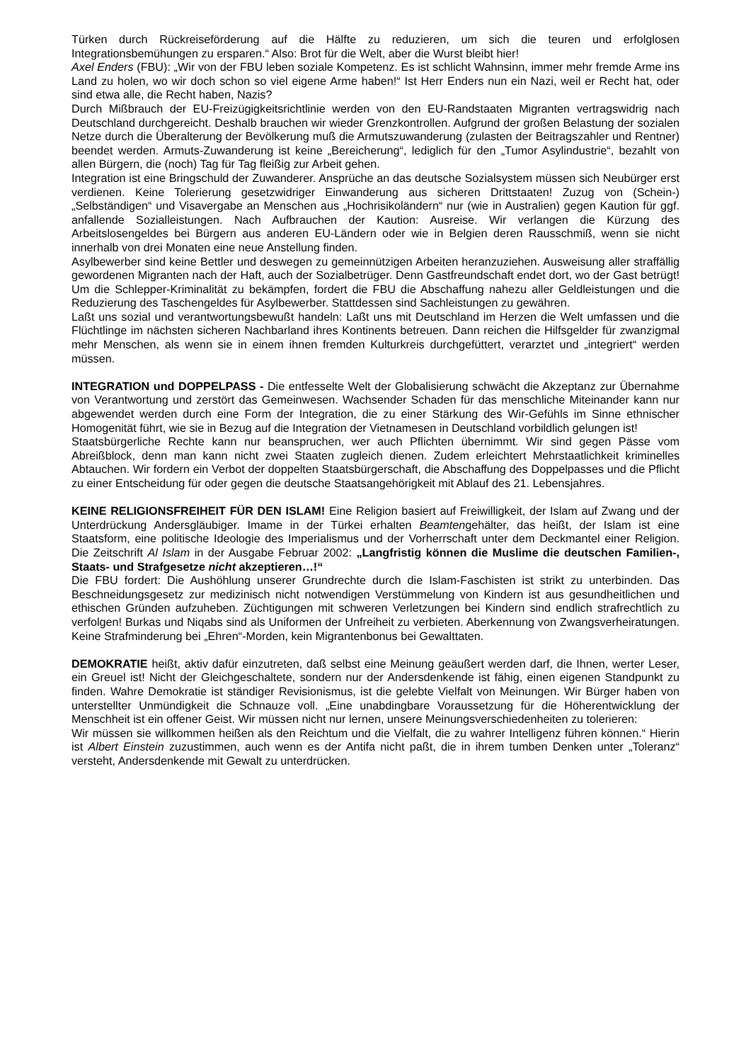Türken durch Rückreiseförderung auf die Hälfte zu reduzieren, um sich die teuren und erfolglosen Integrationsbemühungen zu ersparen.“ Also: Brot für die Welt, aber die Wurst bleibt hier!
Axel Enders (FBU): „Wir von der FBU leben soziale Kompetenz. Es ist schlicht Wahnsinn, immer mehr fremde Arme ins Land zu holen, wo wir doch schon so viel eigene Arme haben!“ Ist Herr Enders nun ein Nazi, weil er Recht hat, oder sind etwa alle, die Recht haben, Nazis?
Durch Mißbrauch der EU-Freizügigkeitsrichtlinie werden von den EU-Randstaaten Migranten vertragswidrig nach Deutschland durchgereicht. Deshalb brauchen wir wieder Grenzkontrollen. Aufgrund der großen Belastung der sozialen Netze durch die Überalterung der Bevölkerung muß die Armutszuwanderung (zulasten der Beitragszahler und Rentner) beendet werden. Armuts-Zuwanderung ist keine „Bereicherung“, lediglich für den „Tumor Asylindustrie“, bezahlt von allen Bürgern, die (noch) Tag für Tag fleißig zur Arbeit gehen.
Integration ist eine Bringschuld der Zuwanderer. Ansprüche an das deutsche Sozialsystem müssen sich Neubürger erst verdienen. Keine Tolerierung gesetzwidriger Einwanderung aus sicheren Drittstaaten! Zuzug von (Schein-)„Selbständigen“ und Visavergabe an Menschen aus „Hochrisikoländern“ nur (wie in Australien) gegen Kaution für ggf. anfallende Sozialleistungen. Nach Aufbrauchen der Kaution: Ausreise. Wir verlangen die Kürzung des Arbeitslosengeldes bei Bürgern aus anderen EU-Ländern oder wie in Belgien deren Rausschmiß, wenn sie nicht innerhalb von drei Monaten eine neue Anstellung finden.
Asylbewerber sind keine Bettler und deswegen zu gemeinnützigen Arbeiten heranzuziehen. Ausweisung aller straffällig gewordenen Migranten nach der Haft, auch der Sozialbetrüger. Denn Gastfreundschaft endet dort, wo der Gast betrügt! Um die Schlepper-Kriminalität zu bekämpfen, fordert die FBU die Abschaffung nahezu aller Geldleistungen und die Reduzierung des Taschengeldes für Asylbewerber. Stattdessen sind Sachleistungen zu gewähren.
Laßt uns sozial und verantwortungsbewußt handeln: Laßt uns mit Deutschland im Herzen die Welt umfassen und die Flüchtlinge im nächsten sicheren Nachbarland ihres Kontinents betreuen. Dann reichen die Hilfsgelder für zwanzigmal mehr Menschen, als wenn sie in einem ihnen fremden Kulturkreis durchgefüttert, verarztet und „integriert“ werden müssen.
INTEGRATION und DOPPELPASS - Die entfesselte Welt der Globalisierung schwächt die Akzeptanz zur Übernahme von Verantwortung und zerstört das Gemeinwesen. Wachsender Schaden für das menschliche Miteinander kann nur abgewendet werden durch eine Form der Integration, die zu einer Stärkung des Wir-Gefühls im Sinne ethnischer Homogenität führt, wie sie in Bezug auf die Integration der Vietnamesen in Deutschland vorbildlich gelungen ist!
Staatsbürgerliche Rechte kann nur beanspruchen, wer auch Pflichten übernimmt. Wir sind gegen Pässe vom Abreißblock, denn man kann nicht zwei Staaten zugleich dienen. Zudem erleichtert Mehrstaatlichkeit kriminelles Abtauchen. Wir fordern ein Verbot der doppelten Staatsbürgerschaft, die Abschaffung des Doppelpasses und die Pflicht zu einer Entscheidung für oder gegen die deutsche Staatsangehörigkeit mit Ablauf des 21. Lebensjahres.
KEINE RELIGIONSFREIHEIT FÜR DEN ISLAM! Eine Religion basiert auf Freiwilligkeit, der Islam auf Zwang und der Unterdrückung Andersgläubiger. Imame in der Türkei erhalten Beamtengehälter, das heißt, der Islam ist eine Staatsform, eine politische Ideologie des Imperialismus und der Vorherrschaft unter dem Deckmantel einer Religion. Die Zeitschrift Al Islam in der Ausgabe Februar 2002: „Langfristig können die Muslime die deutschen Familien-, Staats- und Strafgesetze nicht akzeptieren…!“
Die FBU fordert: Die Aushöhlung unserer Grundrechte durch die Islam-Faschisten ist strikt zu unterbinden. Das Beschneidungsgesetz zur medizinisch nicht notwendigen Verstümmelung von Kindern ist aus gesundheitlichen und ethischen Gründen aufzuheben. Züchtigungen mit schweren Verletzungen bei Kindern sind endlich strafrechtlich zu verfolgen! Burkas und Niqabs sind als Uniformen der Unfreiheit zu verbieten. Aberkennung von Zwangsverheiratungen. Keine Strafminderung bei „Ehren“-Morden, kein Migrantenbonus bei Gewalttaten.
DEMOKRATIE heißt, aktiv dafür einzutreten, daß selbst eine Meinung geäußert werden darf, die Ihnen, werter Leser, ein Greuel ist! Nicht der Gleichgeschaltete, sondern nur der Andersdenkende ist fähig, einen eigenen Standpunkt zu finden. Wahre Demokratie ist ständiger Revisionismus, ist die gelebte Vielfalt von Meinungen. Wir Bürger haben von unterstellter Unmündigkeit die Schnauze voll. „Eine unabdingbare Voraussetzung für die Höherentwicklung der Menschheit ist ein offener Geist. Wir müssen nicht nur lernen, unsere Meinungsverschiedenheiten zu tolerieren:
Wir müssen sie willkommen heißen als den Reichtum und die Vielfalt, die zu wahrer Intelligenz führen können.“ Hierin ist Albert Einstein zuzustimmen, auch wenn es der Antifa nicht paßt, die in ihrem tumben Denken unter „Toleranz“ versteht, Andersdenkende mit Gewalt zu unterdrücken.